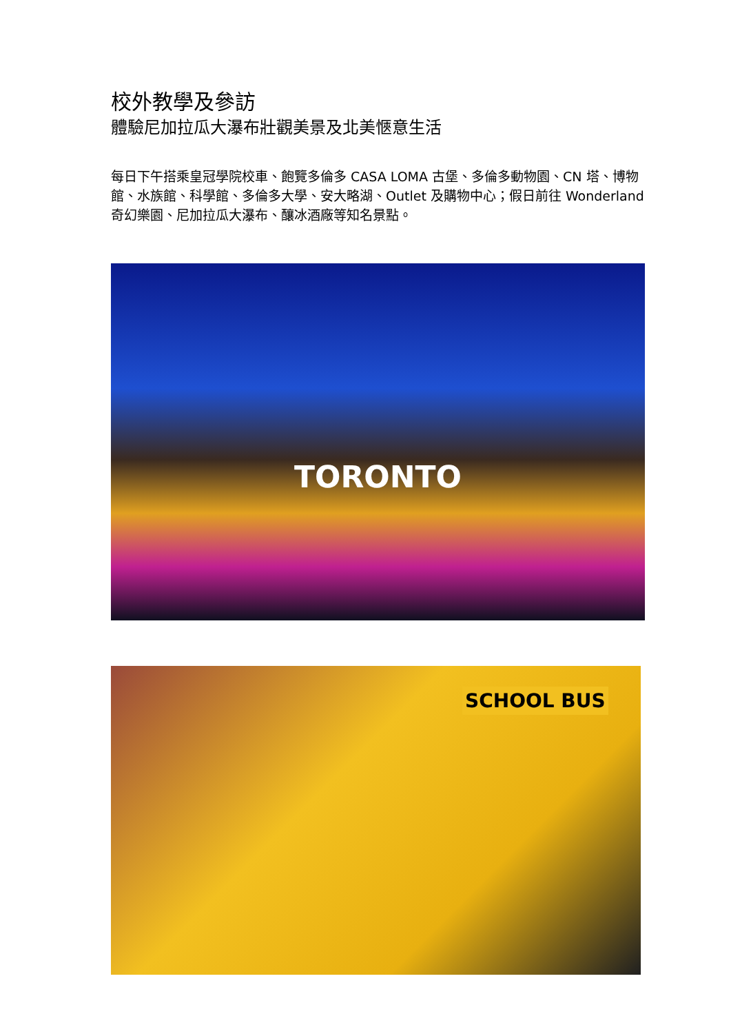校外教學及參訪
體驗尼加拉瓜大瀑布壯觀美景及北美愜意生活
每日下午搭乘皇冠學院校車、飽覽多倫多 CASA LOMA 古堡、多倫多動物園、CN 塔、博物館、水族館、科學館、多倫多大學、安大略湖、Outlet 及購物中心；假日前往 Wonderland 奇幻樂園、尼加拉瓜大瀑布、釀冰酒廠等知名景點。
TORONTO
SCHOOL BUS